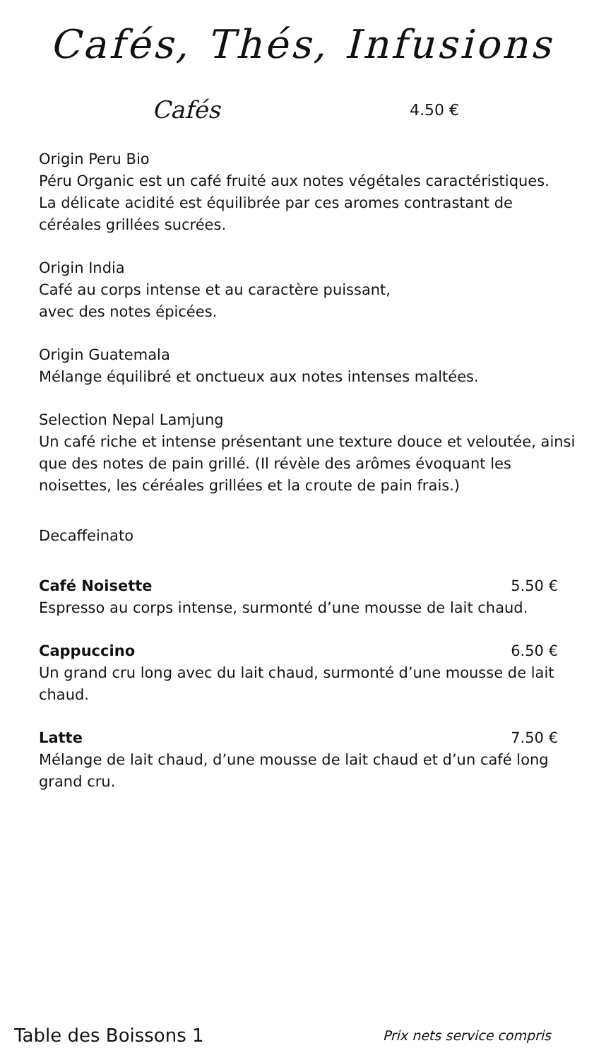Cafés, Thés, Infusions
Cafés 4.50 €
Origin Peru Bio
Péru Organic est un café fruité aux notes végétales caractéristiques.
La délicate acidité est équilibrée par ces aromes contrastant de céréales grillées sucrées.
Origin India
Café au corps intense et au caractère puissant,
avec des notes épicées.
Origin Guatemala
Mélange équilibré et onctueux aux notes intenses maltées.
Selection Nepal Lamjung
Un café riche et intense présentant une texture douce et veloutée, ainsi que des notes de pain grillé. (Il révèle des arômes évoquant les noisettes, les céréales grillées et la croute de pain frais.)
Decaffeinato
Café Noisette 5.50 €
Espresso au corps intense, surmonté d’une mousse de lait chaud.
Cappuccino 6.50 €
Un grand cru long avec du lait chaud, surmonté d’une mousse de lait chaud.
Latte 7.50 €
Mélange de lait chaud, d’une mousse de lait chaud et d’un café long grand cru.
Table des Boissons 1 Prix nets service compris